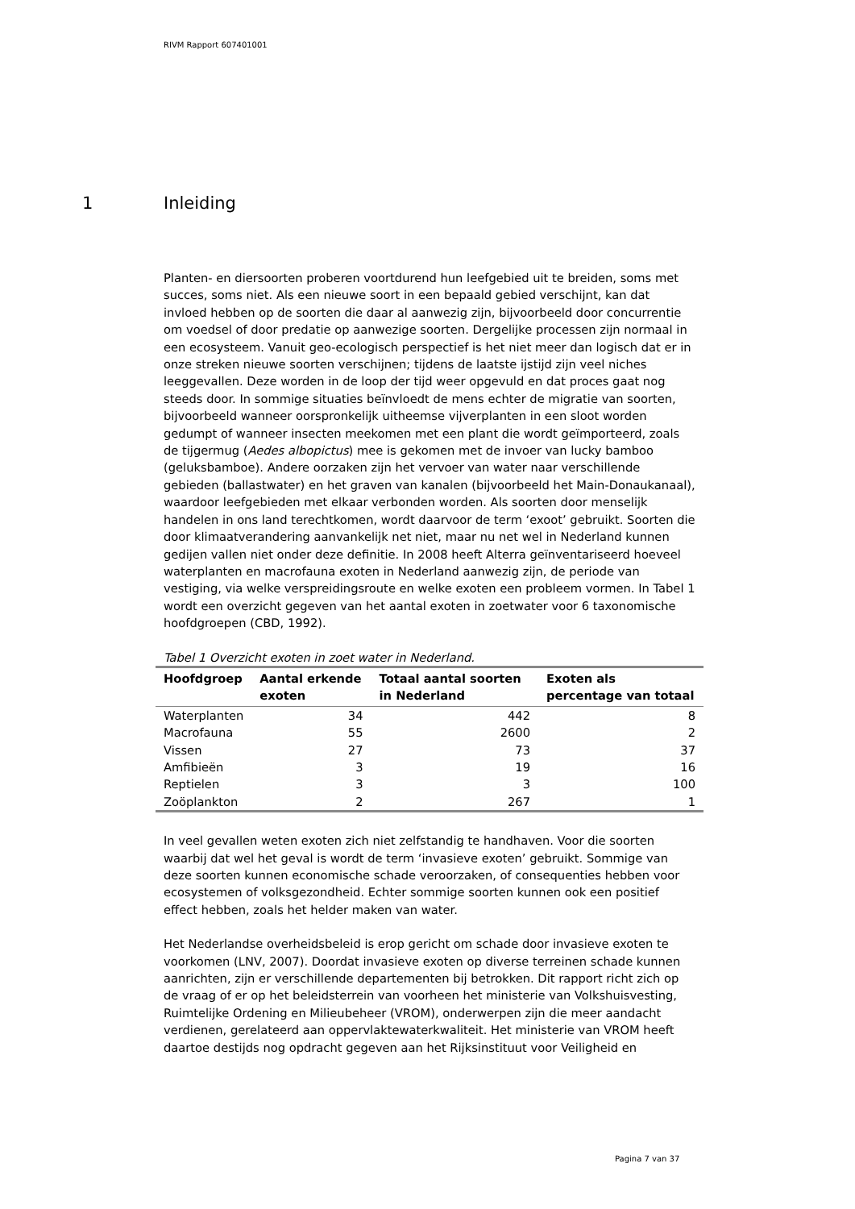RIVM Rapport 607401001
1 Inleiding
Planten- en diersoorten proberen voortdurend hun leefgebied uit te breiden, soms met succes, soms niet. Als een nieuwe soort in een bepaald gebied verschijnt, kan dat invloed hebben op de soorten die daar al aanwezig zijn, bijvoorbeeld door concurrentie om voedsel of door predatie op aanwezige soorten. Dergelijke processen zijn normaal in een ecosysteem. Vanuit geo-ecologisch perspectief is het niet meer dan logisch dat er in onze streken nieuwe soorten verschijnen; tijdens de laatste ijstijd zijn veel niches leeggevallen. Deze worden in de loop der tijd weer opgevuld en dat proces gaat nog steeds door. In sommige situaties beïnvloedt de mens echter de migratie van soorten, bijvoorbeeld wanneer oorspronkelijk uitheemse vijverplanten in een sloot worden gedumpt of wanneer insecten meekomen met een plant die wordt geïmporteerd, zoals de tijgermug (Aedes albopictus) mee is gekomen met de invoer van lucky bamboo (geluksbamboe). Andere oorzaken zijn het vervoer van water naar verschillende gebieden (ballastwater) en het graven van kanalen (bijvoorbeeld het Main-Donaukanaal), waardoor leefgebieden met elkaar verbonden worden. Als soorten door menselijk handelen in ons land terechtkomen, wordt daarvoor de term ‘exoot’ gebruikt. Soorten die door klimaatverandering aanvankelijk net niet, maar nu net wel in Nederland kunnen gedijen vallen niet onder deze definitie. In 2008 heeft Alterra geïnventariseerd hoeveel waterplanten en macrofauna exoten in Nederland aanwezig zijn, de periode van vestiging, via welke verspreidingsroute en welke exoten een probleem vormen. In Tabel 1 wordt een overzicht gegeven van het aantal exoten in zoetwater voor 6 taxonomische hoofdgroepen (CBD, 1992).
Tabel 1 Overzicht exoten in zoet water in Nederland.
| Hoofdgroep | Aantal erkende exoten | Totaal aantal soorten in Nederland | Exoten als percentage van totaal |
| --- | --- | --- | --- |
| Waterplanten | 34 | 442 | 8 |
| Macrofauna | 55 | 2600 | 2 |
| Vissen | 27 | 73 | 37 |
| Amfibieën | 3 | 19 | 16 |
| Reptielen | 3 | 3 | 100 |
| Zoöplankton | 2 | 267 | 1 |
In veel gevallen weten exoten zich niet zelfstandig te handhaven. Voor die soorten waarbij dat wel het geval is wordt de term ‘invasieve exoten’ gebruikt. Sommige van deze soorten kunnen economische schade veroorzaken, of consequenties hebben voor ecosystemen of volksgezondheid. Echter sommige soorten kunnen ook een positief effect hebben, zoals het helder maken van water.
Het Nederlandse overheidsbeleid is erop gericht om schade door invasieve exoten te voorkomen (LNV, 2007). Doordat invasieve exoten op diverse terreinen schade kunnen aanrichten, zijn er verschillende departementen bij betrokken. Dit rapport richt zich op de vraag of er op het beleidsterrein van voorheen het ministerie van Volkshuisvesting, Ruimtelijke Ordening en Milieubeheer (VROM), onderwerpen zijn die meer aandacht verdienen, gerelateerd aan oppervlaktewaterkwaliteit. Het ministerie van VROM heeft daartoe destijds nog opdracht gegeven aan het Rijksinstituut voor Veiligheid en
Pagina 7 van 37